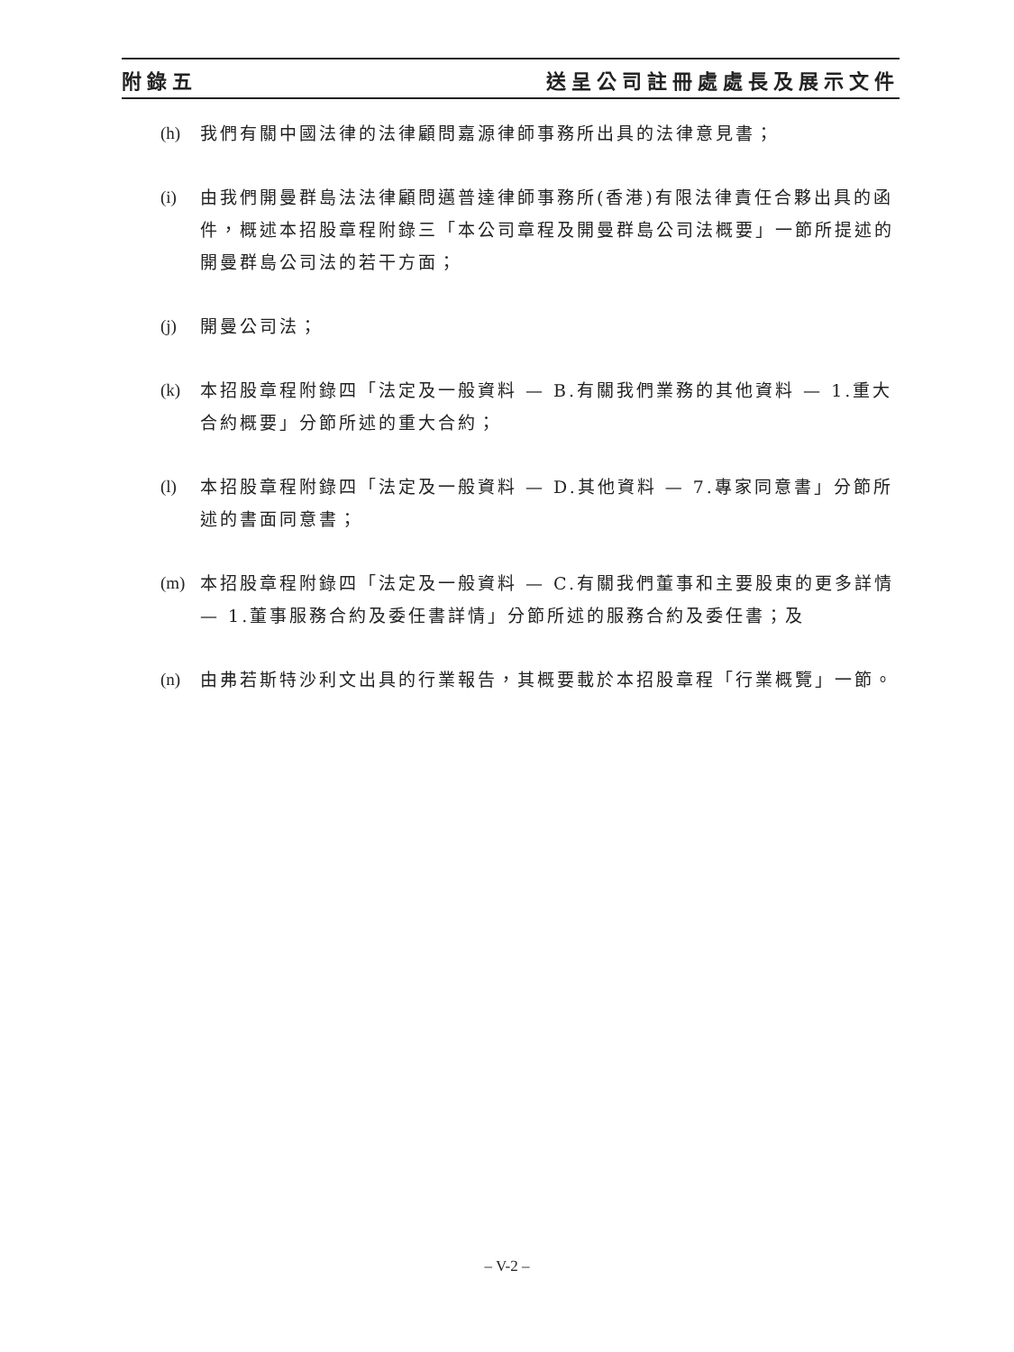附錄五 送呈公司註冊處處長及展示文件
(h) 我們有關中國法律的法律顧問嘉源律師事務所出具的法律意見書；
(i) 由我們開曼群島法法律顧問邁普達律師事務所(香港)有限法律責任合夥出具的函件，概述本招股章程附錄三「本公司章程及開曼群島公司法概要」一節所提述的開曼群島公司法的若干方面；
(j) 開曼公司法；
(k) 本招股章程附錄四「法定及一般資料 — B.有關我們業務的其他資料 — 1.重大合約概要」分節所述的重大合約；
(l) 本招股章程附錄四「法定及一般資料 — D.其他資料 — 7.專家同意書」分節所述的書面同意書；
(m) 本招股章程附錄四「法定及一般資料 — C.有關我們董事和主要股東的更多詳情 — 1.董事服務合約及委任書詳情」分節所述的服務合約及委任書；及
(n) 由弗若斯特沙利文出具的行業報告，其概要載於本招股章程「行業概覽」一節。
– V-2 –